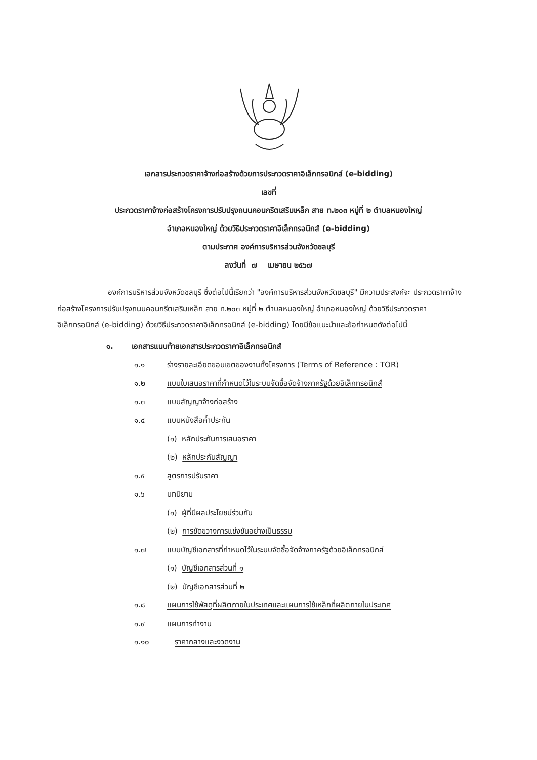เอกสารประกวดราคาจ้างก่อสร้างด้วยการประกวดราคาอิเล็กทรอนิกส์ (e-bidding)
เลขที่
ประกวดราคาจ้างก่อสร้างโครงการปรับปรุงถนนคอนกรีตเสริมเหล็ก สาย ท.๒๐๓ หมู่ที่ ๒ ตำบลหนองใหญ่
อำเภอหนองใหญ่ ด้วยวิธีประกวดราคาอิเล็กทรอนิกส์ (e-bidding)
ตามประกาศ องค์การบริหารส่วนจังหวัดชลบุรี
ลงวันที่ ๗ เมษายน ๒๕๖๗
องค์การบริหารส่วนจังหวัดชลบุรี ซึ่งต่อไปนี้เรียกว่า "องค์การบริหารส่วนจังหวัดชลบุรี" มีความประสงค์จะ ประกวดราคาจ้างก่อสร้างโครงการปรับปรุงถนนคอนกรีตเสริมเหล็ก สาย ท.๒๐๓ หมู่ที่ ๒ ตำบลหนองใหญ่ อำเภอหนองใหญ่ ด้วยวิธีประกวดราคาอิเล็กทรอนิกส์ (e-bidding) ด้วยวิธีประกวดราคาอิเล็กทรอนิกส์ (e-bidding) โดยมีข้อแนะนำและข้อกำหนดดังต่อไปนี้
๑. เอกสารแนบท้ายเอกสารประกวดราคาอิเล็กทรอนิกส์
๑.๑ ร่างรายละเอียดขอบเขตของงานทั้งโครงการ (Terms of Reference : TOR)
๑.๒ แบบใบเสนอราคาที่กำหนดไว้ในระบบจัดซื้อจัดจ้างภาครัฐด้วยอิเล็กทรอนิกส์
๑.๓ แบบสัญญาจ้างก่อสร้าง
๑.๔ แบบหนังสือค้ำประกัน
(๑) หลักประกันการเสนอราคา
(๒) หลักประกันสัญญา
๑.๕ สูตรการปรับราคา
๑.๖ บทนิยาม
(๑) ผู้ที่มีผลประโยชน์ร่วมกัน
(๒) การขัดขวางการแข่งขันอย่างเป็นธรรม
๑.๗ แบบบัญชีเอกสารที่กำหนดไว้ในระบบจัดซื้อจัดจ้างภาครัฐด้วยอิเล็กทรอนิกส์
(๑) บัญชีเอกสารส่วนที่ ๑
(๒) บัญชีเอกสารส่วนที่ ๒
๑.๘ แผนการใช้พัสดุที่ผลิตภายในประเทศและแผนการใช้เหล็กที่ผลิตภายในประเทศ
๑.๙ แผนการทำงาน
๑.๑๐ ราคากลางและงวดงาน